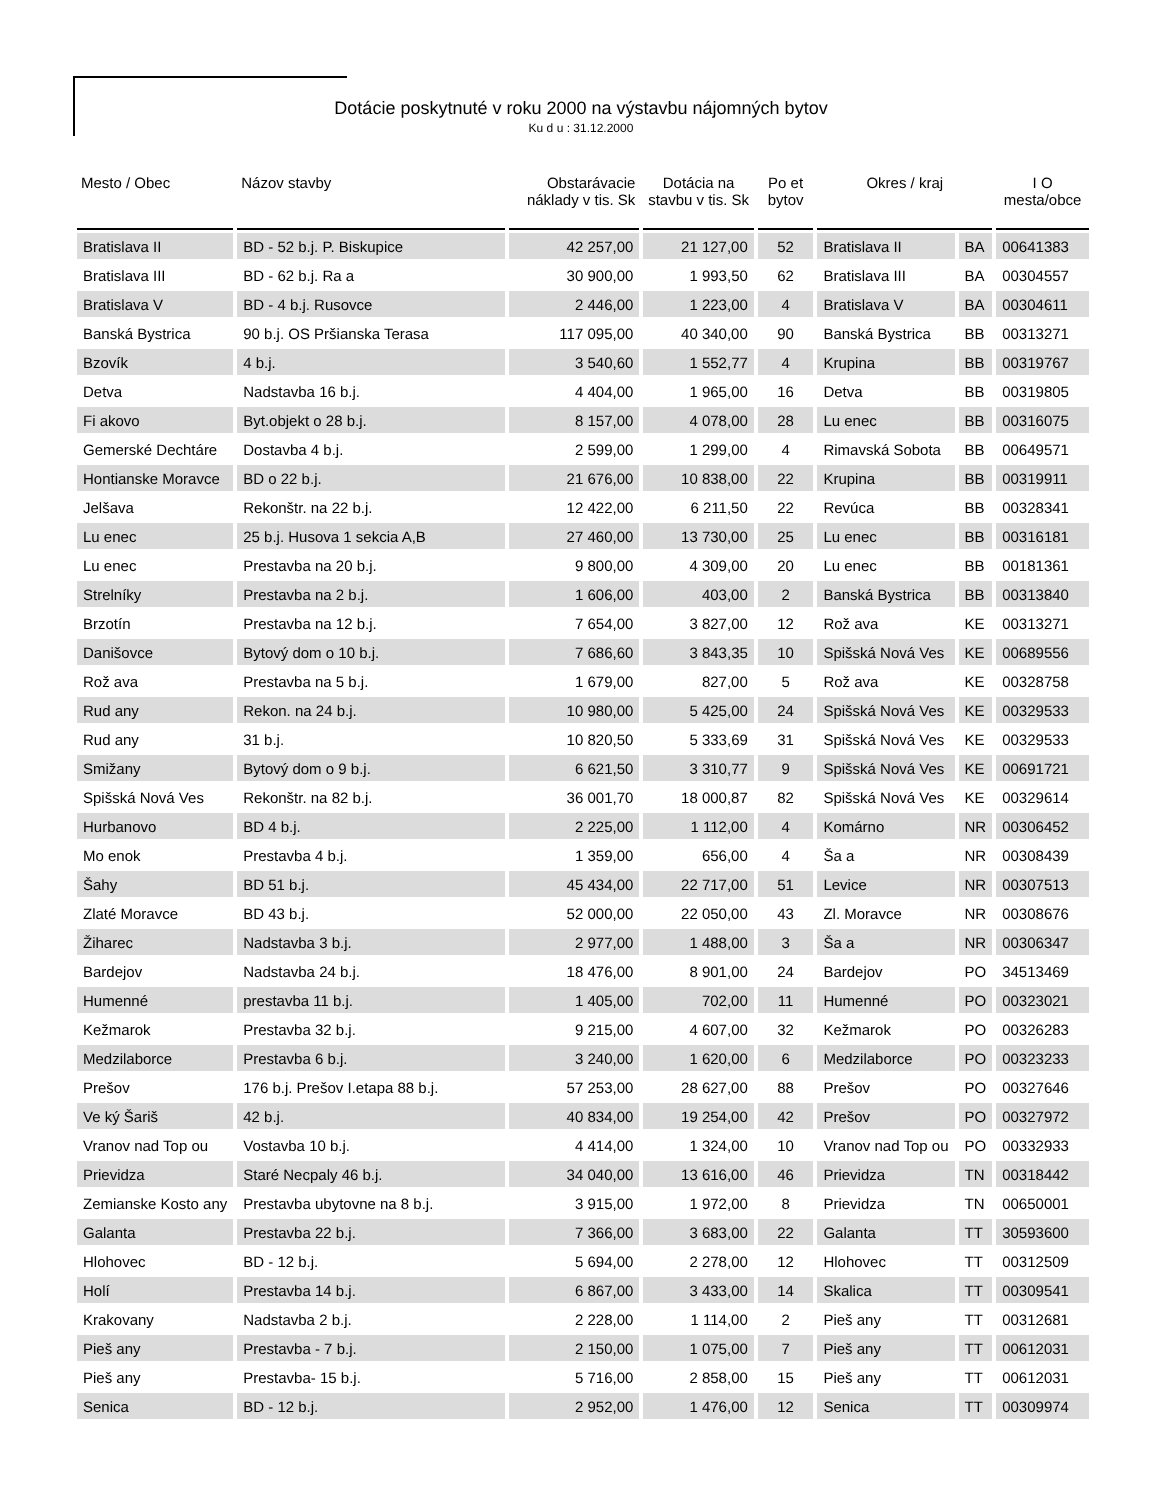Dotácie poskytnuté v roku 2000 na výstavbu nájomných bytov
Ku d u : 31.12.2000
| Mesto / Obec | Názov stavby | Obstarávacie náklady v tis. Sk | Dotácia na stavbu v tis. Sk | Po et bytov | Okres / kraj | | I O mesta/obce |
| --- | --- | --- | --- | --- | --- | --- | --- |
| Bratislava II | BD - 52 b.j. P. Biskupice | 42 257,00 | 21 127,00 | 52 | Bratislava II | BA | 00641383 |
| Bratislava III | BD - 62 b.j. Ra a | 30 900,00 | 1 993,50 | 62 | Bratislava III | BA | 00304557 |
| Bratislava V | BD - 4 b.j. Rusovce | 2 446,00 | 1 223,00 | 4 | Bratislava V | BA | 00304611 |
| Banská Bystrica | 90 b.j. OS Pršianska Terasa | 117 095,00 | 40 340,00 | 90 | Banská Bystrica | BB | 00313271 |
| Bzovík | 4 b.j. | 3 540,60 | 1 552,77 | 4 | Krupina | BB | 00319767 |
| Detva | Nadstavba 16 b.j. | 4 404,00 | 1 965,00 | 16 | Detva | BB | 00319805 |
| Fi akovo | Byt.objekt o 28 b.j. | 8 157,00 | 4 078,00 | 28 | Lu enec | BB | 00316075 |
| Gemerské Dechtáre | Dostavba 4 b.j. | 2 599,00 | 1 299,00 | 4 | Rimavská Sobota | BB | 00649571 |
| Hontianske Moravce | BD o 22 b.j. | 21 676,00 | 10 838,00 | 22 | Krupina | BB | 00319911 |
| Jelšava | Rekonštr. na 22 b.j. | 12 422,00 | 6 211,50 | 22 | Revúca | BB | 00328341 |
| Lu enec | 25 b.j. Husova 1 sekcia A,B | 27 460,00 | 13 730,00 | 25 | Lu enec | BB | 00316181 |
| Lu enec | Prestavba na 20 b.j. | 9 800,00 | 4 309,00 | 20 | Lu enec | BB | 00181361 |
| Strelníky | Prestavba na 2 b.j. | 1 606,00 | 403,00 | 2 | Banská Bystrica | BB | 00313840 |
| Brzotín | Prestavba na 12 b.j. | 7 654,00 | 3 827,00 | 12 | Rož ava | KE | 00313271 |
| Danišovce | Bytový dom o 10 b.j. | 7 686,60 | 3 843,35 | 10 | Spišská Nová Ves | KE | 00689556 |
| Rož ava | Prestavba na 5 b.j. | 1 679,00 | 827,00 | 5 | Rož ava | KE | 00328758 |
| Rud any | Rekon. na 24 b.j. | 10 980,00 | 5 425,00 | 24 | Spišská Nová Ves | KE | 00329533 |
| Rud any | 31 b.j. | 10 820,50 | 5 333,69 | 31 | Spišská Nová Ves | KE | 00329533 |
| Smižany | Bytový dom o 9 b.j. | 6 621,50 | 3 310,77 | 9 | Spišská Nová Ves | KE | 00691721 |
| Spišská Nová Ves | Rekonštr. na 82 b.j. | 36 001,70 | 18 000,87 | 82 | Spišská Nová Ves | KE | 00329614 |
| Hurbanovo | BD 4 b.j. | 2 225,00 | 1 112,00 | 4 | Komárno | NR | 00306452 |
| Mo enok | Prestavba 4 b.j. | 1 359,00 | 656,00 | 4 | Ša a | NR | 00308439 |
| Šahy | BD 51 b.j. | 45 434,00 | 22 717,00 | 51 | Levice | NR | 00307513 |
| Zlaté Moravce | BD 43 b.j. | 52 000,00 | 22 050,00 | 43 | Zl. Moravce | NR | 00308676 |
| Žiharec | Nadstavba 3 b.j. | 2 977,00 | 1 488,00 | 3 | Ša a | NR | 00306347 |
| Bardejov | Nadstavba 24 b.j. | 18 476,00 | 8 901,00 | 24 | Bardejov | PO | 34513469 |
| Humenné | prestavba 11 b.j. | 1 405,00 | 702,00 | 11 | Humenné | PO | 00323021 |
| Kežmarok | Prestavba 32 b.j. | 9 215,00 | 4 607,00 | 32 | Kežmarok | PO | 00326283 |
| Medzilaborce | Prestavba 6 b.j. | 3 240,00 | 1 620,00 | 6 | Medzilaborce | PO | 00323233 |
| Prešov | 176 b.j. Prešov I.etapa 88 b.j. | 57 253,00 | 28 627,00 | 88 | Prešov | PO | 00327646 |
| Ve ký Šariš | 42 b.j. | 40 834,00 | 19 254,00 | 42 | Prešov | PO | 00327972 |
| Vranov nad Top ou | Vostavba 10 b.j. | 4 414,00 | 1 324,00 | 10 | Vranov nad Top ou | PO | 00332933 |
| Prievidza | Staré Necpaly 46 b.j. | 34 040,00 | 13 616,00 | 46 | Prievidza | TN | 00318442 |
| Zemianske Kosto any | Prestavba ubytovne na 8 b.j. | 3 915,00 | 1 972,00 | 8 | Prievidza | TN | 00650001 |
| Galanta | Prestavba 22 b.j. | 7 366,00 | 3 683,00 | 22 | Galanta | TT | 30593600 |
| Hlohovec | BD - 12 b.j. | 5 694,00 | 2 278,00 | 12 | Hlohovec | TT | 00312509 |
| Holí | Prestavba 14 b.j. | 6 867,00 | 3 433,00 | 14 | Skalica | TT | 00309541 |
| Krakovany | Nadstavba 2 b.j. | 2 228,00 | 1 114,00 | 2 | Pieš any | TT | 00312681 |
| Pieš any | Prestavba - 7 b.j. | 2 150,00 | 1 075,00 | 7 | Pieš any | TT | 00612031 |
| Pieš any | Prestavba- 15 b.j. | 5 716,00 | 2 858,00 | 15 | Pieš any | TT | 00612031 |
| Senica | BD - 12 b.j. | 2 952,00 | 1 476,00 | 12 | Senica | TT | 00309974 |